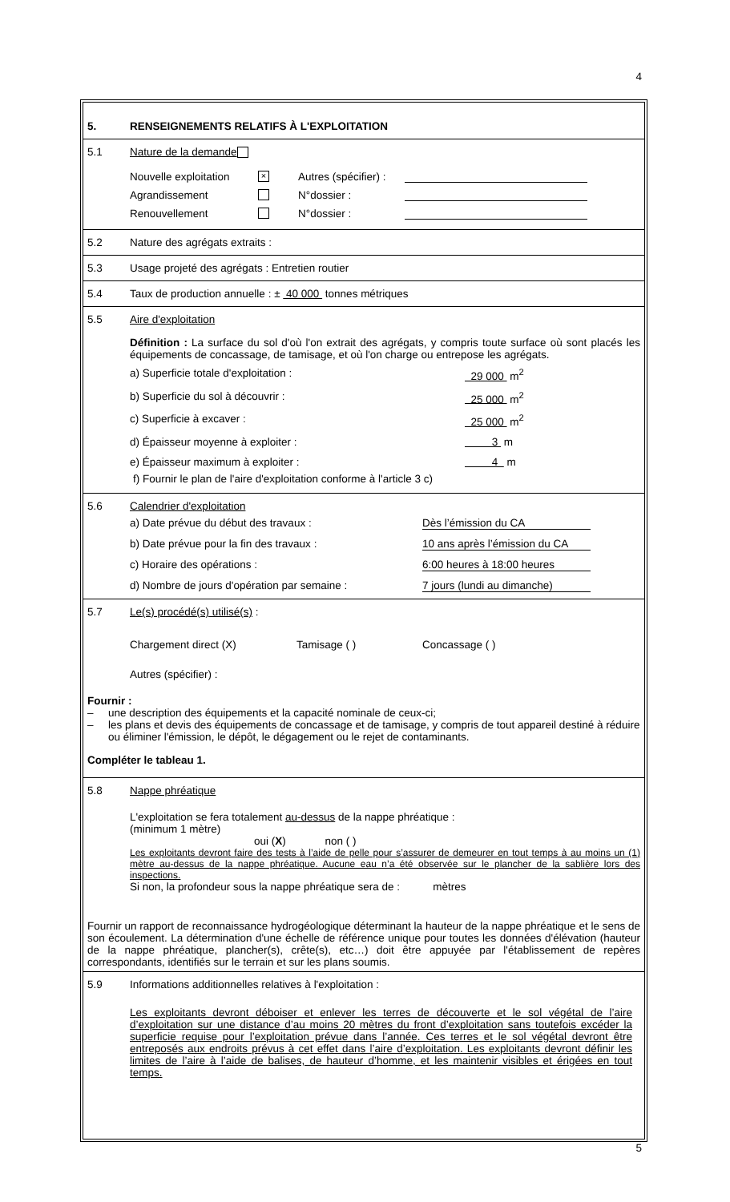4
5. RENSEIGNEMENTS RELATIFS À L'EXPLOITATION
5.1 Nature de la demande
Nouvelle exploitation × Autres (spécifier) : Agrandissement N°dossier : Renouvellement N°dossier :
5.2 Nature des agrégats extraits :
5.3 Usage projeté des agrégats : Entretien routier
5.4 Taux de production annuelle : ± 40 000 tonnes métriques
5.5 Aire d'exploitation
Définition : La surface du sol d'où l'on extrait des agrégats, y compris toute surface où sont placés les équipements de concassage, de tamisage, et où l'on charge ou entrepose les agrégats.
a) Superficie totale d'exploitation : 29 000 m<sup>2</sup> b) Superficie du sol à découvrir : 25 000 m<sup>2</sup> c) Superficie à excaver : 25 000 m<sup>2</sup> d) Épaisseur moyenne à exploiter : 3 m e) Épaisseur maximum à exploiter : 4 m
f) Fournir le plan de l'aire d'exploitation conforme à l'article 3 c)
5.6 Calendrier d'exploitation
a) Date prévue du début des travaux : Dès l’émission du CA b) Date prévue pour la fin des travaux : 10 ans après l’émission du CA c) Horaire des opérations : 6:00 heures à 18:00 heures d) Nombre de jours d'opération par semaine : 7 jours (lundi au dimanche)
5.7 Le(s) procédé(s) utilisé(s) :
Chargement direct (X) Tamisage ( ) Concassage ( )
Autres (spécifier) :
Fournir :
– une description des équipements et la capacité nominale de ceux-ci;
– les plans et devis des équipements de concassage et de tamisage, y compris de tout appareil destiné à réduire ou éliminer l'émission, le dépôt, le dégagement ou le rejet de contaminants.
Compléter le tableau 1.
5.8 Nappe phréatique
L'exploitation se fera totalement au-dessus de la nappe phréatique :
(minimum 1 mètre)
oui (X) non ( )
Les exploitants devront faire des tests à l’aide de pelle pour s’assurer de demeurer en tout temps à au moins un (1) mètre au-dessus de la nappe phréatique. Aucune eau n’a été observée sur le plancher de la sablière lors des inspections.
Si non, la profondeur sous la nappe phréatique sera de : mètres
Fournir un rapport de reconnaissance hydrogéologique déterminant la hauteur de la nappe phréatique et le sens de son écoulement. La détermination d'une échelle de référence unique pour toutes les données d'élévation (hauteur de la nappe phréatique, plancher(s), crête(s), etc…) doit être appuyée par l'établissement de repères correspondants, identifiés sur le terrain et sur les plans soumis.
5.9 Informations additionnelles relatives à l'exploitation :
Les exploitants devront déboiser et enlever les terres de découverte et le sol végétal de l’aire d’exploitation sur une distance d’au moins 20 mètres du front d’exploitation sans toutefois excéder la superficie requise pour l’exploitation prévue dans l’année. Ces terres et le sol végétal devront être entreposés aux endroits prévus à cet effet dans l’aire d’exploitation. Les exploitants devront définir les limites de l’aire à l’aide de balises, de hauteur d’homme, et les maintenir visibles et érigées en tout temps.
5